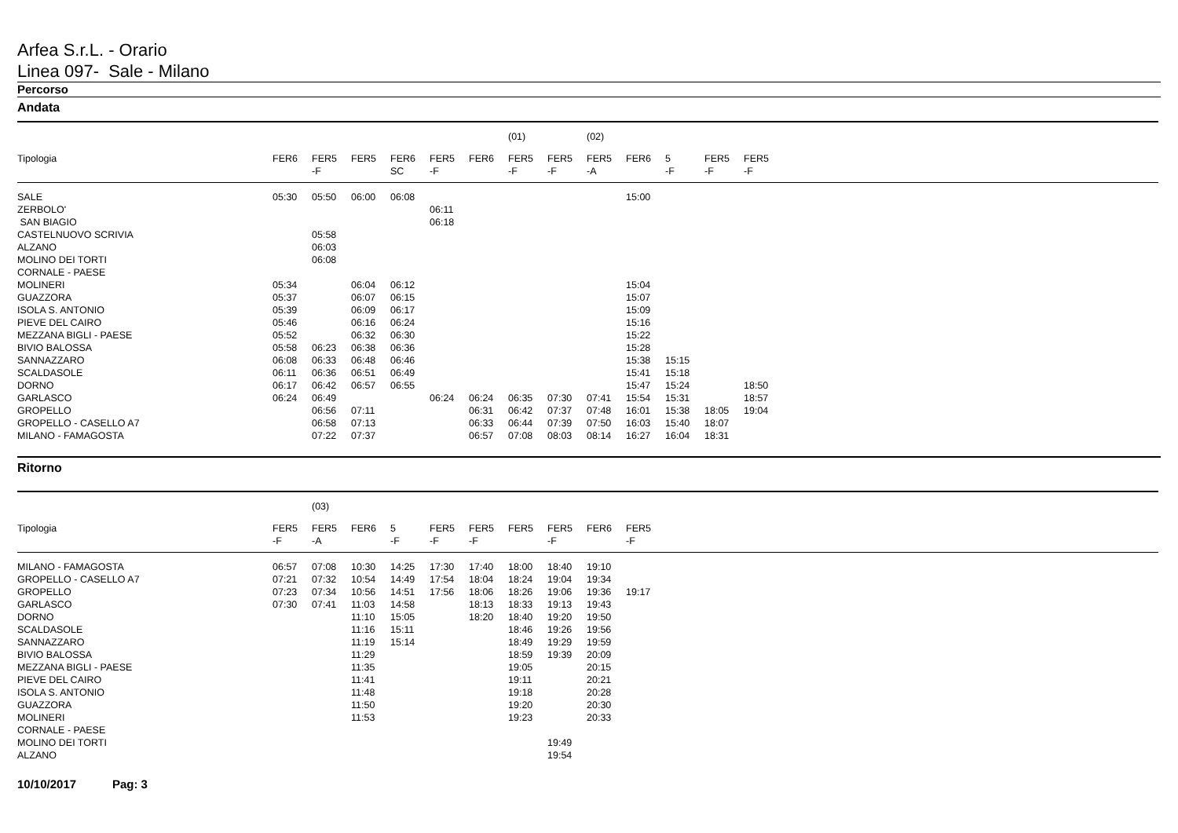Arfea S.r.L. - Orario
Linea 097- Sale - Milano
Percorso
Andata
| | | | | | | | (01) | | (02) | | | | | |
| Tipologia | FER6 | FER5 -F | FER5 | FER6 SC | FER5 -F | FER6 | FER5 -F | FER5 -F | FER5 -A | FER6 | 5 -F | FER5 -F | FER5 -F | |
| SALE | 05:30 | 05:50 | 06:00 | 06:08 | | | | | | 15:00 | | | | |
| ZERBOLO' | | | | | 06:11 | | | | | | | | | |
| SAN BIAGIO | | | | | 06:18 | | | | | | | | | |
| CASTELNUOVO SCRIVIA | | 05:58 | | | | | | | | | | | | |
| ALZANO | | 06:03 | | | | | | | | | | | | |
| MOLINO DEI TORTI | | 06:08 | | | | | | | | | | | | |
| CORNALE - PAESE | | | | | | | | | | | | | | |
| MOLINERI | 05:34 | | 06:04 | 06:12 | | | | | | 15:04 | | | | |
| GUAZZORA | 05:37 | | 06:07 | 06:15 | | | | | | 15:07 | | | | |
| ISOLA S. ANTONIO | 05:39 | | 06:09 | 06:17 | | | | | | 15:09 | | | | |
| PIEVE DEL CAIRO | 05:46 | | 06:16 | 06:24 | | | | | | 15:16 | | | | |
| MEZZANA BIGLI - PAESE | 05:52 | | 06:32 | 06:30 | | | | | | 15:22 | | | | |
| BIVIO BALOSSA | 05:58 | 06:23 | 06:38 | 06:36 | | | | | | 15:28 | | | | |
| SANNAZZARO | 06:08 | 06:33 | 06:48 | 06:46 | | | | | | 15:38 | 15:15 | | | |
| SCALDASOLE | 06:11 | 06:36 | 06:51 | 06:49 | | | | | | 15:41 | 15:18 | | | |
| DORNO | 06:17 | 06:42 | 06:57 | 06:55 | | | | | | 15:47 | 15:24 | | 18:50 | |
| GARLASCO | 06:24 | 06:49 | | | 06:24 | 06:24 | 06:35 | 07:30 | 07:41 | 15:54 | 15:31 | | 18:57 | |
| GROPELLO | | 06:56 | 07:11 | | | 06:31 | 06:42 | 07:37 | 07:48 | 16:01 | 15:38 | 18:05 | 19:04 | |
| GROPELLO - CASELLO A7 | | 06:58 | 07:13 | | | 06:33 | 06:44 | 07:39 | 07:50 | 16:03 | 15:40 | 18:07 | | |
| MILANO - FAMAGOSTA | | 07:22 | 07:37 | | | 06:57 | 07:08 | 08:03 | 08:14 | 16:27 | 16:04 | 18:31 | | |
Ritorno
| | | (03) | | | | | | | | | |
| Tipologia | FER5 -F | FER5 -A | FER6 | 5 -F | FER5 -F | FER5 -F | FER5 | FER5 -F | FER6 | FER5 -F | |
| MILANO - FAMAGOSTA | 06:57 | 07:08 | 10:30 | 14:25 | 17:30 | 17:40 | 18:00 | 18:40 | 19:10 | | |
| GROPELLO - CASELLO A7 | 07:21 | 07:32 | 10:54 | 14:49 | 17:54 | 18:04 | 18:24 | 19:04 | 19:34 | | |
| GROPELLO | 07:23 | 07:34 | 10:56 | 14:51 | 17:56 | 18:06 | 18:26 | 19:06 | 19:36 | 19:17 | |
| GARLASCO | 07:30 | 07:41 | 11:03 | 14:58 | | 18:13 | 18:33 | 19:13 | 19:43 | | |
| DORNO | | | 11:10 | 15:05 | | 18:20 | 18:40 | 19:20 | 19:50 | | |
| SCALDASOLE | | | 11:16 | 15:11 | | | 18:46 | 19:26 | 19:56 | | |
| SANNAZZARO | | | 11:19 | 15:14 | | | 18:49 | 19:29 | 19:59 | | |
| BIVIO BALOSSA | | | 11:29 | | | | 18:59 | 19:39 | 20:09 | | |
| MEZZANA BIGLI - PAESE | | | 11:35 | | | | 19:05 | | 20:15 | | |
| PIEVE DEL CAIRO | | | 11:41 | | | | 19:11 | | 20:21 | | |
| ISOLA S. ANTONIO | | | 11:48 | | | | 19:18 | | 20:28 | | |
| GUAZZORA | | | 11:50 | | | | 19:20 | | 20:30 | | |
| MOLINERI | | | 11:53 | | | | 19:23 | | 20:33 | | |
| CORNALE - PAESE | | | | | | | | | | | |
| MOLINO DEI TORTI | | | | | | | | 19:49 | | | |
| ALZANO | | | | | | | | 19:54 | | | |
10/10/2017 Pag: 3